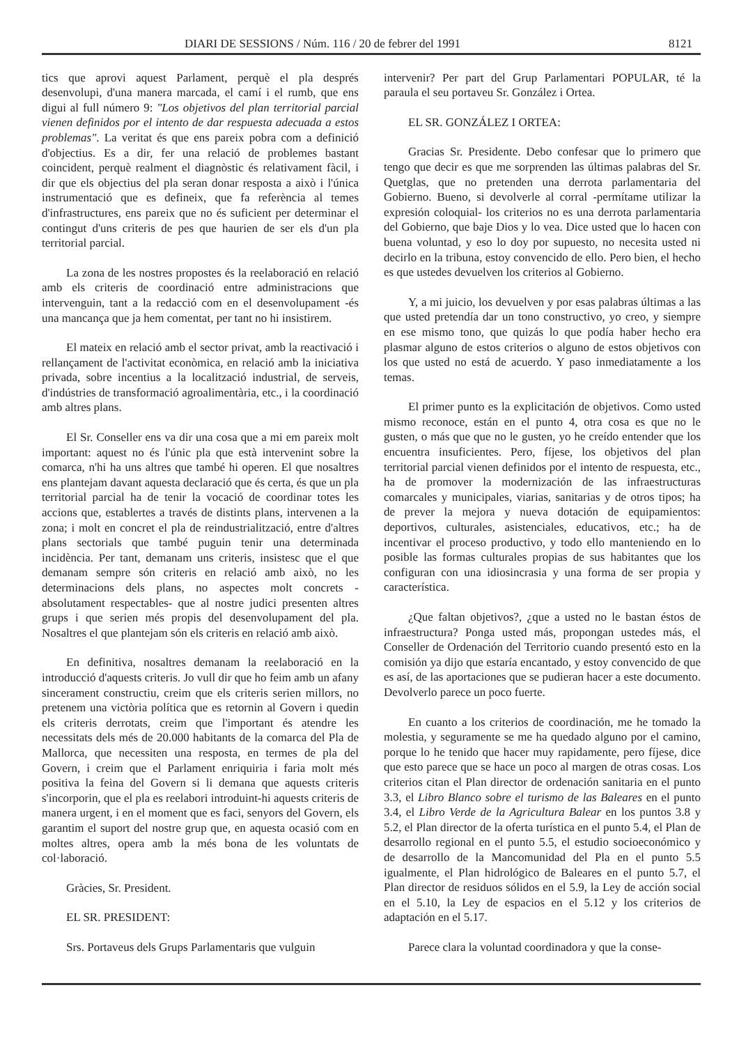DIARI DE SESSIONS / Núm. 116 / 20 de febrer del 1991 8121
tics que aprovi aquest Parlament, perquè el pla després desenvolupi, d'una manera marcada, el camí i el rumb, que ens digui al full número 9: "Los objetivos del plan territorial parcial vienen definidos por el intento de dar respuesta adecuada a estos problemas". La veritat és que ens pareix pobra com a definició d'objectius. Es a dir, fer una relació de problemes bastant coincident, perquè realment el diagnòstic és relativament fàcil, i dir que els objectius del pla seran donar resposta a això i l'única instrumentació que es defineix, que fa referència al temes d'infrastructures, ens pareix que no és suficient per determinar el contingut d'uns criteris de pes que haurien de ser els d'un pla territorial parcial.
La zona de les nostres propostes és la reelaboració en relació amb els criteris de coordinació entre administracions que intervenguin, tant a la redacció com en el desenvolupament -és una mancança que ja hem comentat, per tant no hi insistirem.
El mateix en relació amb el sector privat, amb la reactivació i rellançament de l'activitat econòmica, en relació amb la iniciativa privada, sobre incentius a la localització industrial, de serveis, d'indústries de transformació agroalimentària, etc., i la coordinació amb altres plans.
El Sr. Conseller ens va dir una cosa que a mi em pareix molt important: aquest no és l'únic pla que està intervenint sobre la comarca, n'hi ha uns altres que també hi operen. El que nosaltres ens plantejam davant aquesta declaració que és certa, és que un pla territorial parcial ha de tenir la vocació de coordinar totes les accions que, establertes a través de distints plans, intervenen a la zona; i molt en concret el pla de reindustrialització, entre d'altres plans sectorials que també puguin tenir una determinada incidència. Per tant, demanam uns criteris, insistesc que el que demanam sempre són criteris en relació amb això, no les determinacions dels plans, no aspectes molt concrets -absolutament respectables- que al nostre judici presenten altres grups i que serien més propis del desenvolupament del pla. Nosaltres el que plantejam són els criteris en relació amb això.
En definitiva, nosaltres demanam la reelaboració en la introducció d'aquests criteris. Jo vull dir que ho feim amb un afany sincerament constructiu, creim que els criteris serien millors, no pretenem una victòria política que es retornin al Govern i quedin els criteris derrotats, creim que l'important és atendre les necessitats dels més de 20.000 habitants de la comarca del Pla de Mallorca, que necessiten una resposta, en termes de pla del Govern, i creim que el Parlament enriquiria i faria molt més positiva la feina del Govern si li demana que aquests criteris s'incorporin, que el pla es reelabori introduint-hi aquests criteris de manera urgent, i en el moment que es faci, senyors del Govern, els garantim el suport del nostre grup que, en aquesta ocasió com en moltes altres, opera amb la més bona de les voluntats de col·laboració.
Gràcies, Sr. President.
EL SR. PRESIDENT:
Srs. Portaveus dels Grups Parlamentaris que vulguin
intervenir? Per part del Grup Parlamentari POPULAR, té la paraula el seu portaveu Sr. González i Ortea.
EL SR. GONZÁLEZ I ORTEA:
Gracias Sr. Presidente. Debo confesar que lo primero que tengo que decir es que me sorprenden las últimas palabras del Sr. Quetglas, que no pretenden una derrota parlamentaria del Gobierno. Bueno, si devolverle al corral -permítame utilizar la expresión coloquial- los criterios no es una derrota parlamentaria del Gobierno, que baje Dios y lo vea. Dice usted que lo hacen con buena voluntad, y eso lo doy por supuesto, no necesita usted ni decirlo en la tribuna, estoy convencido de ello. Pero bien, el hecho es que ustedes devuelven los criterios al Gobierno.
Y, a mi juicio, los devuelven y por esas palabras últimas a las que usted pretendía dar un tono constructivo, yo creo, y siempre en ese mismo tono, que quizás lo que podía haber hecho era plasmar alguno de estos criterios o alguno de estos objetivos con los que usted no está de acuerdo. Y paso inmediatamente a los temas.
El primer punto es la explicitación de objetivos. Como usted mismo reconoce, están en el punto 4, otra cosa es que no le gusten, o más que que no le gusten, yo he creído entender que los encuentra insuficientes. Pero, fíjese, los objetivos del plan territorial parcial vienen definidos por el intento de respuesta, etc., ha de promover la modernización de las infraestructuras comarcales y municipales, viarias, sanitarias y de otros tipos; ha de prever la mejora y nueva dotación de equipamientos: deportivos, culturales, asistenciales, educativos, etc.; ha de incentivar el proceso productivo, y todo ello manteniendo en lo posible las formas culturales propias de sus habitantes que los configuran con una idiosincrasia y una forma de ser propia y característica.
¿Que faltan objetivos?, ¿que a usted no le bastan éstos de infraestructura? Ponga usted más, propongan ustedes más, el Conseller de Ordenación del Territorio cuando presentó esto en la comisión ya dijo que estaría encantado, y estoy convencido de que es así, de las aportaciones que se pudieran hacer a este documento. Devolverlo parece un poco fuerte.
En cuanto a los criterios de coordinación, me he tomado la molestia, y seguramente se me ha quedado alguno por el camino, porque lo he tenido que hacer muy rapidamente, pero fíjese, dice que esto parece que se hace un poco al margen de otras cosas. Los criterios citan el Plan director de ordenación sanitaria en el punto 3.3, el Libro Blanco sobre el turismo de las Baleares en el punto 3.4, el Libro Verde de la Agricultura Balear en los puntos 3.8 y 5.2, el Plan director de la oferta turística en el punto 5.4, el Plan de desarrollo regional en el punto 5.5, el estudio socioeconómico y de desarrollo de la Mancomunidad del Pla en el punto 5.5 igualmente, el Plan hidrológico de Baleares en el punto 5.7, el Plan director de residuos sólidos en el 5.9, la Ley de acción social en el 5.10, la Ley de espacios en el 5.12 y los criterios de adaptación en el 5.17.
Parece clara la voluntad coordinadora y que la conse-